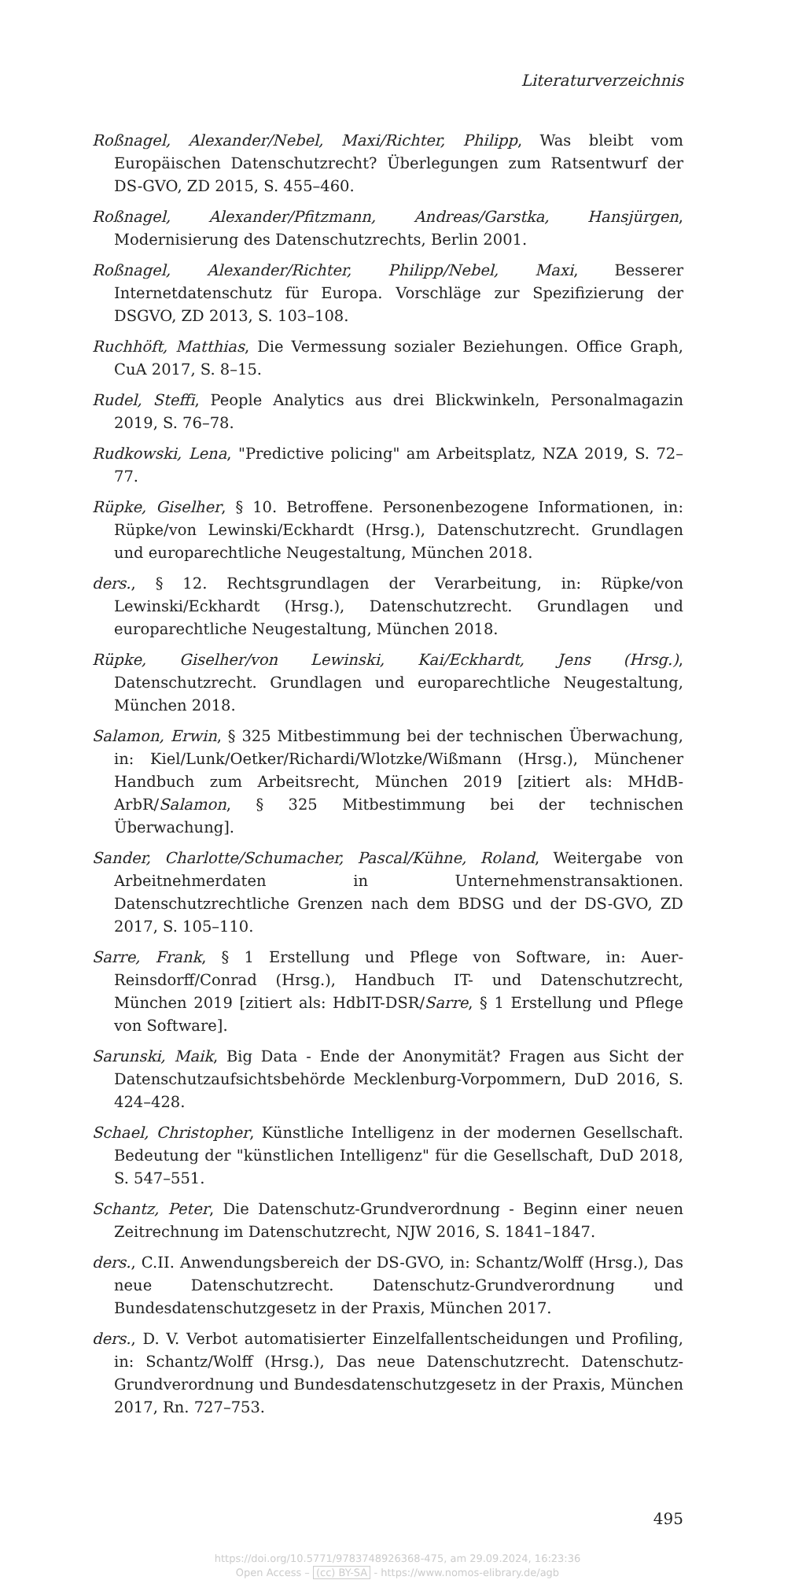Literaturverzeichnis
Roßnagel, Alexander/Nebel, Maxi/Richter, Philipp, Was bleibt vom Europäischen Datenschutzrecht? Überlegungen zum Ratsentwurf der DS-GVO, ZD 2015, S. 455–460.
Roßnagel, Alexander/Pfitzmann, Andreas/Garstka, Hansjürgen, Modernisierung des Datenschutzrechts, Berlin 2001.
Roßnagel, Alexander/Richter, Philipp/Nebel, Maxi, Besserer Internetdatenschutz für Europa. Vorschläge zur Spezifizierung der DSGVO, ZD 2013, S. 103–108.
Ruchhöft, Matthias, Die Vermessung sozialer Beziehungen. Office Graph, CuA 2017, S. 8–15.
Rudel, Steffi, People Analytics aus drei Blickwinkeln, Personalmagazin 2019, S. 76–78.
Rudkowski, Lena, "Predictive policing" am Arbeitsplatz, NZA 2019, S. 72–77.
Rüpke, Giselher, § 10. Betroffene. Personenbezogene Informationen, in: Rüpke/von Lewinski/Eckhardt (Hrsg.), Datenschutzrecht. Grundlagen und europarechtliche Neugestaltung, München 2018.
ders., § 12. Rechtsgrundlagen der Verarbeitung, in: Rüpke/von Lewinski/Eckhardt (Hrsg.), Datenschutzrecht. Grundlagen und europarechtliche Neugestaltung, München 2018.
Rüpke, Giselher/von Lewinski, Kai/Eckhardt, Jens (Hrsg.), Datenschutzrecht. Grundlagen und europarechtliche Neugestaltung, München 2018.
Salamon, Erwin, § 325 Mitbestimmung bei der technischen Überwachung, in: Kiel/Lunk/Oetker/Richardi/Wlotzke/Wißmann (Hrsg.), Münchener Handbuch zum Arbeitsrecht, München 2019 [zitiert als: MHdB-ArbR/Salamon, § 325 Mitbestimmung bei der technischen Überwachung].
Sander, Charlotte/Schumacher, Pascal/Kühne, Roland, Weitergabe von Arbeitnehmerdaten in Unternehmenstransaktionen. Datenschutzrechtliche Grenzen nach dem BDSG und der DS-GVO, ZD 2017, S. 105–110.
Sarre, Frank, § 1 Erstellung und Pflege von Software, in: Auer-Reinsdorff/Conrad (Hrsg.), Handbuch IT- und Datenschutzrecht, München 2019 [zitiert als: HdbIT-DSR/Sarre, § 1 Erstellung und Pflege von Software].
Sarunski, Maik, Big Data - Ende der Anonymität? Fragen aus Sicht der Datenschutzaufsichtsbehörde Mecklenburg-Vorpommern, DuD 2016, S. 424–428.
Schael, Christopher, Künstliche Intelligenz in der modernen Gesellschaft. Bedeutung der "künstlichen Intelligenz" für die Gesellschaft, DuD 2018, S. 547–551.
Schantz, Peter, Die Datenschutz-Grundverordnung - Beginn einer neuen Zeitrechnung im Datenschutzrecht, NJW 2016, S. 1841–1847.
ders., C.II. Anwendungsbereich der DS-GVO, in: Schantz/Wolff (Hrsg.), Das neue Datenschutzrecht. Datenschutz-Grundverordnung und Bundesdatenschutzgesetz in der Praxis, München 2017.
ders., D. V. Verbot automatisierter Einzelfallentscheidungen und Profiling, in: Schantz/Wolff (Hrsg.), Das neue Datenschutzrecht. Datenschutz-Grundverordnung und Bundesdatenschutzgesetz in der Praxis, München 2017, Rn. 727–753.
495
https://doi.org/10.5771/9783748926368-475, am 29.09.2024, 16:23:36
Open Access – (cc) BY-SA - https://www.nomos-elibrary.de/agb